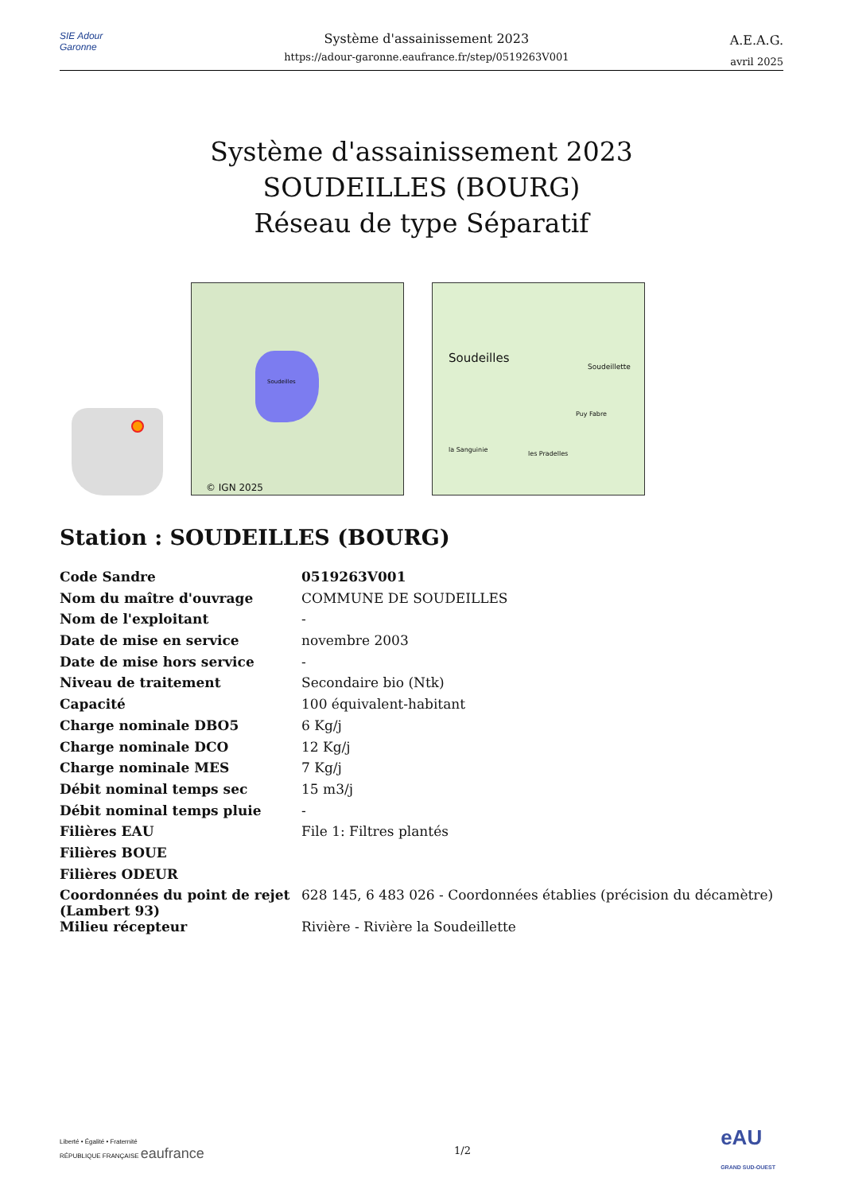SIE Adour Garonne
Système d'assainissement 2023
https://adour-garonne.eaufrance.fr/step/0519263V001
A.E.A.G.
avril 2025
Système d'assainissement 2023
SOUDEILLES (BOURG)
Réseau de type Séparatif
Soudeilles
© IGN 2025
Soudeilles
Soudeillette
Puy Fabre
la Sanguinie
les Pradelles
Station : SOUDEILLES (BOURG)
| Code Sandre | 0519263V001 |
| Nom du maître d'ouvrage | COMMUNE DE SOUDEILLES |
| Nom de l'exploitant | - |
| Date de mise en service | novembre 2003 |
| Date de mise hors service | - |
| Niveau de traitement | Secondaire bio (Ntk) |
| Capacité | 100 équivalent-habitant |
| Charge nominale DBO5 | 6 Kg/j |
| Charge nominale DCO | 12 Kg/j |
| Charge nominale MES | 7 Kg/j |
| Débit nominal temps sec | 15 m3/j |
| Débit nominal temps pluie | - |
| Filières EAU | File 1: Filtres plantés |
| Filières BOUE | |
| Filières ODEUR | |
| Coordonnées du point de rejet (Lambert 93) | 628 145, 6 483 026 - Coordonnées établies (précision du décamètre) |
| Milieu récepteur | Rivière - Rivière la Soudeillette |
Liberté • Égalité • Fraternité
RÉPUBLIQUE FRANÇAISE eaufrance
1/2
eAU
GRAND SUD-OUEST